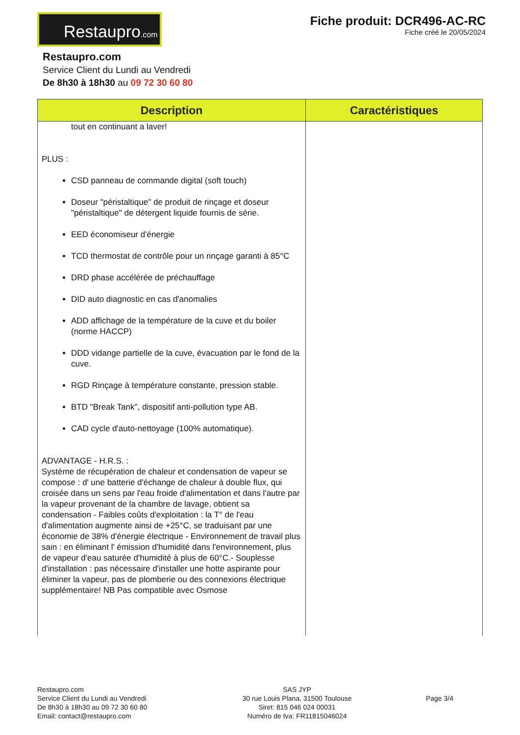Restaupro.com
Fiche produit: DCR496-AC-RC
Fiche créé le 20/05/2024
Restaupro.com
Service Client du Lundi au Vendredi
De 8h30 à 18h30 au 09 72 30 60 80
| Description | Caractéristiques |
| --- | --- |
| tout en continuant a laver! PLUS : CSD panneau de commande digital (soft touch) Doseur "péristaltique" de produit de rinçage et doseur "péristaltique" de détergent liquide fournis de série. EED économiseur d'énergie TCD thermostat de contrôle pour un rinçage garanti à 85°C DRD phase accélérée de préchauffage DID auto diagnostic en cas d'anomalies ADD affichage de la température de la cuve et du boiler (norme HACCP) DDD vidange partielle de la cuve, évacuation par le fond de la cuve. RGD Rinçage à température constante, pression stable. BTD "Break Tank", dispositif anti-pollution type AB. CAD cycle d'auto-nettoyage (100% automatique). ADVANTAGE - H.R.S. : Système de récupération de chaleur et condensation de vapeur se compose : d' une batterie d'échange de chaleur à double flux, qui croisée dans un sens par l'eau froide d'alimentation et dans l'autre par la vapeur provenant de la chambre de lavage, obtient sa condensation - Faibles coûts d'exploitation : la T° de l'eau d'alimentation augmente ainsi de +25°C, se traduisant par une économie de 38% d'énergie électrique - Environnement de travail plus sain : en éliminant l' émission d'humidité dans l'environnement, plus de vapeur d'eau saturée d'humidité à plus de 60°C.- Souplesse d'installation : pas nécessaire d'installer une hotte aspirante pour éliminer la vapeur, pas de plomberie ou des connexions électrique supplémentaire! NB Pas compatible avec Osmose | |
Restaupro.com
Service Client du Lundi au Vendredi
De 8h30 à 18h30 au 09 72 30 60 80
Email: contact@restaupro.com
SAS JYP
30 rue Louis Plana, 31500 Toulouse
Siret: 815 046 024 00031
Numéro de tva: FR11815046024
Page 3/4